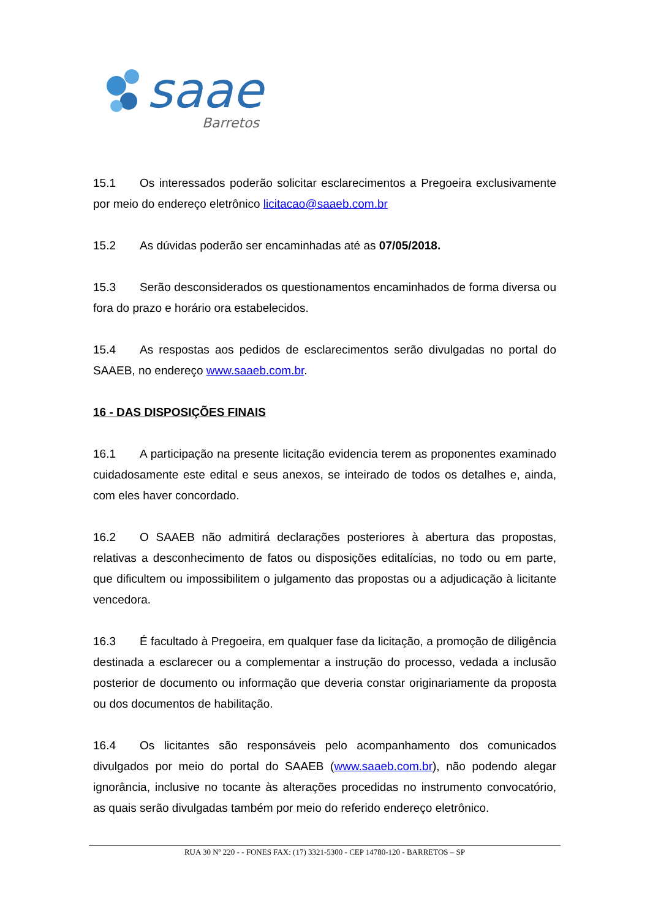saae
Barretos
15.1 Os interessados poderão solicitar esclarecimentos a Pregoeira exclusivamente por meio do endereço eletrônico licitacao@saaeb.com.br
15.2 As dúvidas poderão ser encaminhadas até as 07/05/2018.
15.3 Serão desconsiderados os questionamentos encaminhados de forma diversa ou fora do prazo e horário ora estabelecidos.
15.4 As respostas aos pedidos de esclarecimentos serão divulgadas no portal do SAAEB, no endereço www.saaeb.com.br.
16 - DAS DISPOSIÇÕES FINAIS
16.1 A participação na presente licitação evidencia terem as proponentes examinado cuidadosamente este edital e seus anexos, se inteirado de todos os detalhes e, ainda, com eles haver concordado.
16.2 O SAAEB não admitirá declarações posteriores à abertura das propostas, relativas a desconhecimento de fatos ou disposições editalícias, no todo ou em parte, que dificultem ou impossibilitem o julgamento das propostas ou a adjudicação à licitante vencedora.
16.3 É facultado à Pregoeira, em qualquer fase da licitação, a promoção de diligência destinada a esclarecer ou a complementar a instrução do processo, vedada a inclusão posterior de documento ou informação que deveria constar originariamente da proposta ou dos documentos de habilitação.
16.4 Os licitantes são responsáveis pelo acompanhamento dos comunicados divulgados por meio do portal do SAAEB (www.saaeb.com.br), não podendo alegar ignorância, inclusive no tocante às alterações procedidas no instrumento convocatório, as quais serão divulgadas também por meio do referido endereço eletrônico.
RUA 30 Nº 220 - - FONES FAX: (17) 3321-5300 - CEP 14780-120 - BARRETOS – SP